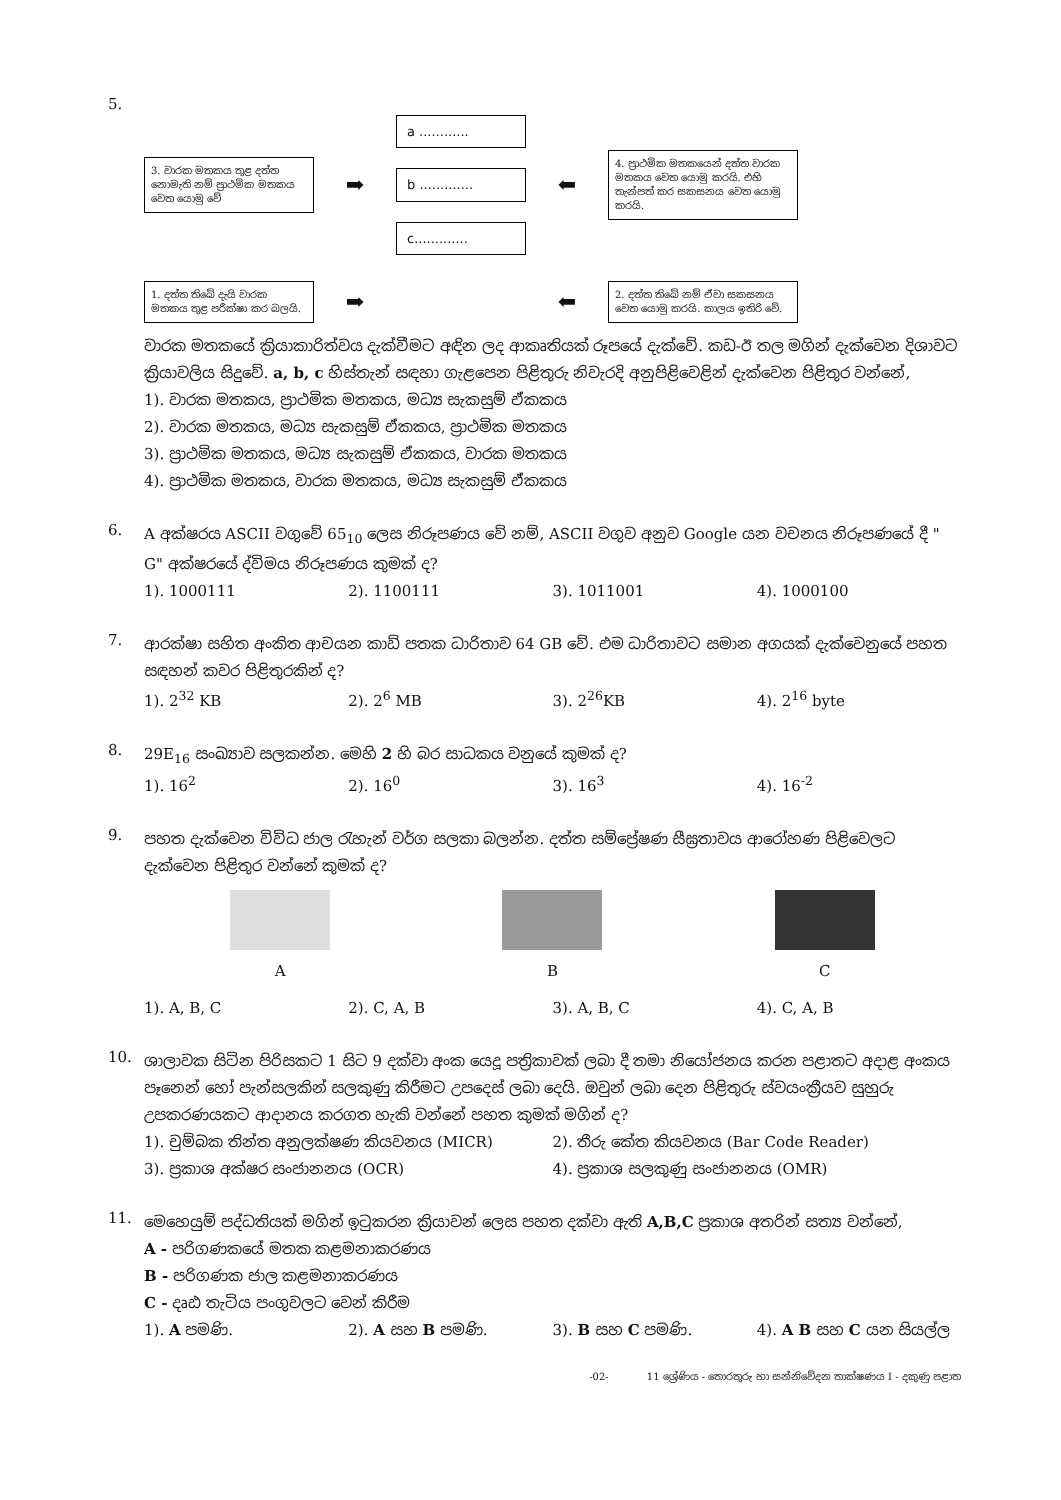5.
3. වාරක මතකය තුළ දත්ත නොමැති නම් ප්‍රාථමික මතකය වෙත යොමු වේ
➡
a ............
b .............
c.............
⬅
4. ප්‍රාථමික මතකයෙන් දත්ත වාරක මතකය වෙත යොමු කරයි. එහි තැන්පත් කර සකසනය වෙත යොමු කරයි.
1. දත්ත තිබේ දැයි වාරක මතකය තුළ පරීක්ෂා කර බලයි.
➡
⬅
2. දත්ත තිබේ නම් ඒවා සකසනය වෙත යොමු කරයි. කාලය ඉතිරි වේ.
වාරක මතකයේ ක්‍රියාකාරිත්වය දැක්වීමට අඳින ලද ආකෘතියක් රූපයේ දැක්වේ. කඩ-ඊ තල මගින් දැක්වෙන දිශාවට ක්‍රියාවලිය සිදුවේ. a, b, c හිස්තැන් සඳහා ගැළපෙන පිළිතුරු නිවැරදි අනුපිළිවෙළින් දැක්වෙන පිළිතුර වන්නේ,
1). වාරක මතකය, ප්‍රාථමික මතකය, මධ්‍ය සැකසුම් ඒකකය
2). වාරක මතකය, මධ්‍ය සැකසුම් ඒකකය, ප්‍රාථමික මතකය
3). ප්‍රාථමික මතකය, මධ්‍ය සැකසුම් ඒකකය, වාරක මතකය
4). ප්‍රාථමික මතකය, වාරක මතකය, මධ්‍ය සැකසුම් ඒකකය
6.
A අක්ෂරය ASCII වගුවේ 65<sub>10</sub> ලෙස නිරූපණය වේ නම්, ASCII වගුව අනුව Google යන වචනය නිරූපණයේ දී " G" අක්ෂරයේ ද්විමය නිරූපණය කුමක් ද?
1). 1000111
2). 1100111
3). 1011001
4). 1000100
7.
ආරක්ෂා සහිත අංකිත ආචයන කාඩ් පතක ධාරිතාව 64 GB වේ. එම ධාරිතාවට සමාන අගයක් දැක්වෙනුයේ පහත සඳහන් කවර පිළිතුරකින් ද?
1). 2<sup>32</sup> KB
2). 2<sup>6</sup> MB
3). 2<sup>26</sup>KB
4). 2<sup>16</sup> byte
8.
29E<sub>16</sub> සංඛ්‍යාව සලකන්න. මෙහි 2 හි බර සාධකය වනුයේ කුමක් ද?
1). 16<sup>2</sup>
2). 16<sup>0</sup>
3). 16<sup>3</sup>
4). 16<sup>-2</sup>
9.
පහත දැක්වෙන විවිධ ජාල රැහැන් වර්ග සලකා බලන්න. දත්ත සම්ප්‍රේෂණ සීඝ්‍රතාවය ආරෝහණ පිළිවෙලට දැක්වෙන පිළිතුර වන්නේ කුමක් ද?
A B C
1). A, B, C
2). C, A, B
3). A, B, C
4). C, A, B
10.
ශාලාවක සිටින පිරිසකට 1 සිට 9 දක්වා අංක යෙදූ පත්‍රිකාවක් ලබා දී තමා නියෝජනය කරන පළාතට අදාළ අංකය පෑනෙන් හෝ පැන්සලකින් සලකුණු කිරීමට උපදෙස් ලබා දෙයි. ඔවුන් ලබා දෙන පිළිතුරු ස්වයංක්‍රීයව සුහුරු උපකරණයකට ආදානය කරගත හැකි වන්නේ පහත කුමක් මගින් ද?
1). චුම්බක තින්ත අනුලක්ෂණ කියවනය (MICR)
2). තීරු කේත කියවනය (Bar Code Reader)
3). ප්‍රකාශ අක්ෂර සංජානනය (OCR)
4). ප්‍රකාශ සලකුණු සංජානනය (OMR)
11.
මෙහෙයුම් පද්ධතියක් මගින් ඉටුකරන ක්‍රියාවන් ලෙස පහත දක්වා ඇති A,B,C ප්‍රකාශ අතරින් සත්‍ය වන්නේ,
A - පරිගණකයේ මතක කළමනාකරණය
B - පරිගණක ජාල කළමනාකරණය
C - දෘඪ තැටිය පංගුවලට වෙන් කිරීම
1). A පමණි.
2). A සහ B පමණි.
3). B සහ C පමණි.
4). A B සහ C යන සියල්ල
-02- 11 ශ්‍රේණිය - තොරතුරු හා සන්නිවේදන තාක්ෂණය I - දකුණු පළාත